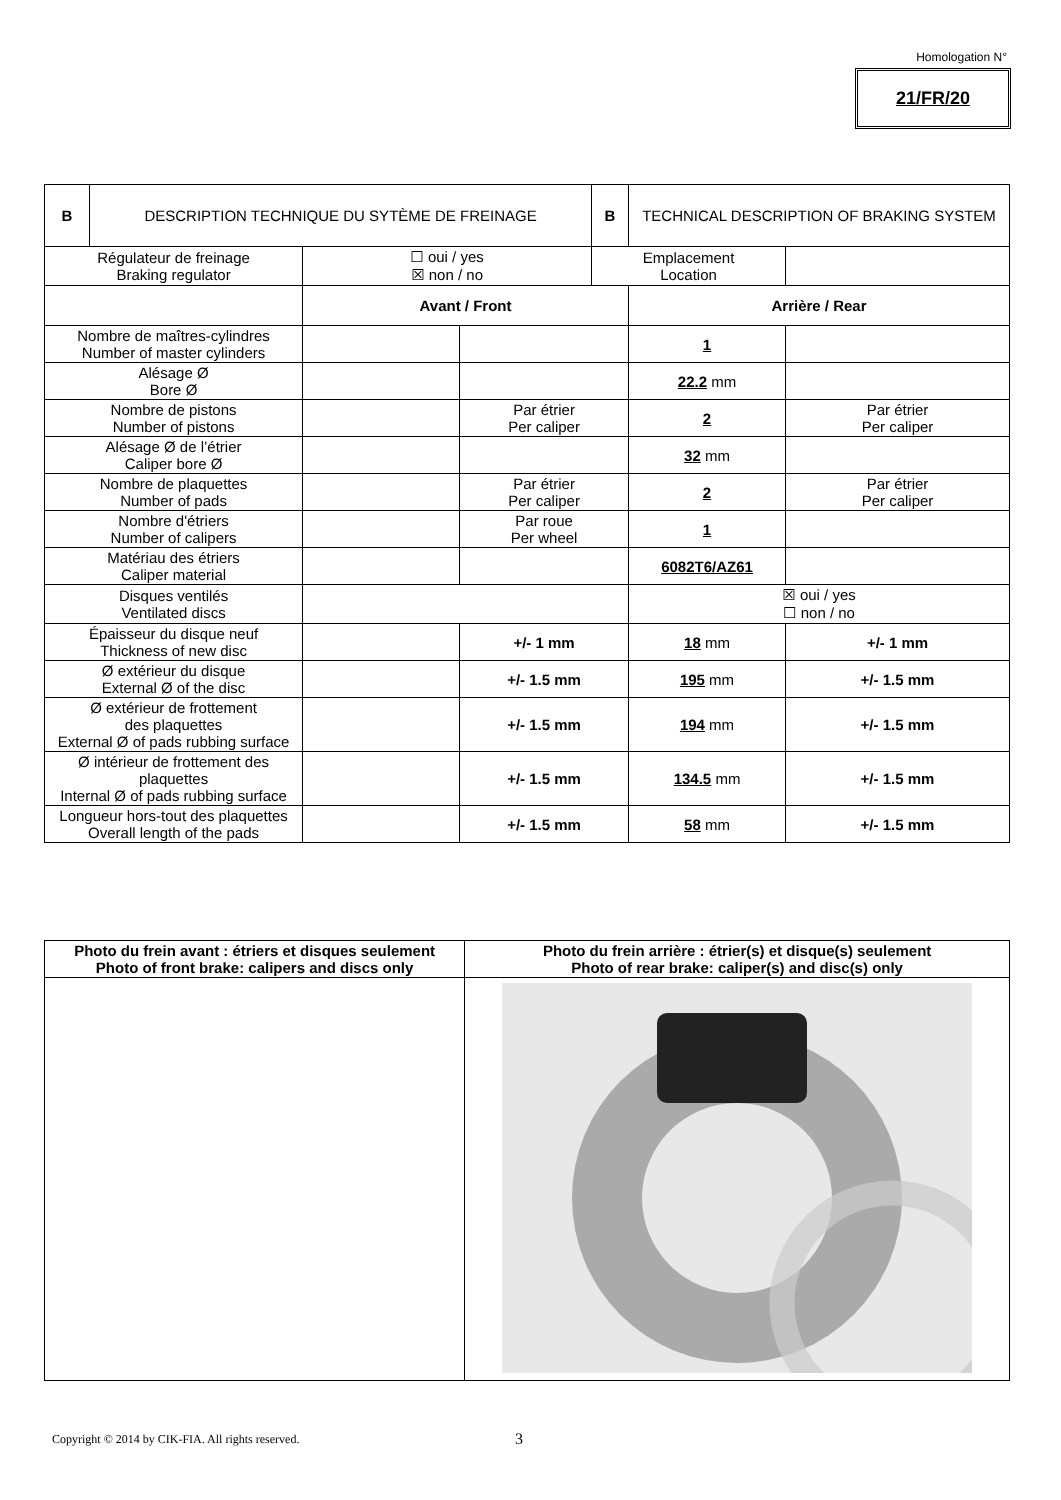Homologation N°
21/FR/20
| B | DESCRIPTION TECHNIQUE DU SYTÈME DE FREINAGE | | | B | TECHNICAL DESCRIPTION OF BRAKING SYSTEM | |
| Régulateur de freinage Braking regulator | | ☐ oui / yes ☒ non / no | | Emplacement Location | | |
| | | Avant / Front | | | Arrière / Rear | |
| Nombre de maîtres-cylindres Number of master cylinders | | | | | 1 | |
| Alésage Ø Bore Ø | | | | | 22.2 mm | |
| Nombre de pistons Number of pistons | | | Par étrier Per caliper | | 2 | Par étrier Per caliper |
| Alésage Ø de l’étrier Caliper bore Ø | | | | | 32 mm | |
| Nombre de plaquettes Number of pads | | | Par étrier Per caliper | | 2 | Par étrier Per caliper |
| Nombre d'étriers Number of calipers | | | Par roue Per wheel | | 1 | |
| Matériau des étriers Caliper material | | | | | 6082T6/AZ61 | |
| Disques ventilés Ventilated discs | | | | | ☒ oui / yes ☐ non / no | |
| Épaisseur du disque neuf Thickness of new disc | | | +/- 1 mm | | 18 mm | +/- 1 mm |
| Ø extérieur du disque External Ø of the disc | | | +/- 1.5 mm | | 195 mm | +/- 1.5 mm |
| Ø extérieur de frottement des plaquettes External Ø of pads rubbing surface | | | +/- 1.5 mm | | 194 mm | +/- 1.5 mm |
| Ø intérieur de frottement des plaquettes Internal Ø of pads rubbing surface | | | +/- 1.5 mm | | 134.5 mm | +/- 1.5 mm |
| Longueur hors-tout des plaquettes Overall length of the pads | | | +/- 1.5 mm | | 58 mm | +/- 1.5 mm |
| Photo du frein avant : étriers et disques seulement Photo of front brake: calipers and discs only | Photo du frein arrière : étrier(s) et disque(s) seulement Photo of rear brake: caliper(s) and disc(s) only |
| --- | --- |
Copyright © 2014 by CIK-FIA. All rights reserved.
3